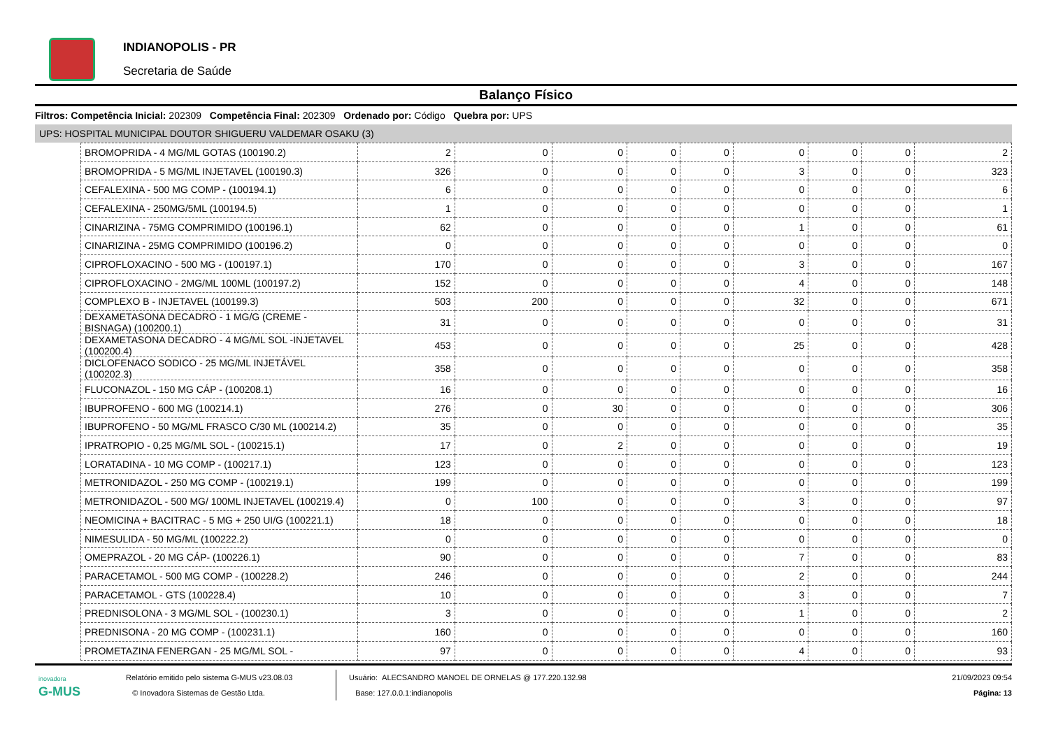INDIANOPOLIS - PR
Secretaria de Saúde
Balanço Físico
Filtros: Competência Inicial: 202309 Competência Final: 202309 Ordenado por: Código Quebra por: UPS
UPS: HOSPITAL MUNICIPAL DOUTOR SHIGUERU VALDEMAR OSAKU (3)
| BROMOPRIDA - 4 MG/ML GOTAS (100190.2) | 2 | 0 | 0 | 0 | 0 | 0 | 0 | 0 | 2 |
| BROMOPRIDA - 5 MG/ML INJETAVEL (100190.3) | 326 | 0 | 0 | 0 | 0 | 3 | 0 | 0 | 323 |
| CEFALEXINA - 500 MG COMP - (100194.1) | 6 | 0 | 0 | 0 | 0 | 0 | 0 | 0 | 6 |
| CEFALEXINA - 250MG/5ML (100194.5) | 1 | 0 | 0 | 0 | 0 | 0 | 0 | 0 | 1 |
| CINARIZINA - 75MG COMPRIMIDO (100196.1) | 62 | 0 | 0 | 0 | 0 | 1 | 0 | 0 | 61 |
| CINARIZINA - 25MG COMPRIMIDO (100196.2) | 0 | 0 | 0 | 0 | 0 | 0 | 0 | 0 | 0 |
| CIPROFLOXACINO - 500 MG - (100197.1) | 170 | 0 | 0 | 0 | 0 | 3 | 0 | 0 | 167 |
| CIPROFLOXACINO - 2MG/ML 100ML (100197.2) | 152 | 0 | 0 | 0 | 0 | 4 | 0 | 0 | 148 |
| COMPLEXO B - INJETAVEL (100199.3) | 503 | 200 | 0 | 0 | 0 | 32 | 0 | 0 | 671 |
| DEXAMETASONA DECADRO - 1 MG/G (CREME - BISNAGA) (100200.1) | 31 | 0 | 0 | 0 | 0 | 0 | 0 | 0 | 31 |
| DEXAMETASONA DECADRO - 4 MG/ML SOL -INJETAVEL (100200.4) | 453 | 0 | 0 | 0 | 0 | 25 | 0 | 0 | 428 |
| DICLOFENACO SODICO - 25 MG/ML INJETÁVEL (100202.3) | 358 | 0 | 0 | 0 | 0 | 0 | 0 | 0 | 358 |
| FLUCONAZOL - 150 MG CÁP - (100208.1) | 16 | 0 | 0 | 0 | 0 | 0 | 0 | 0 | 16 |
| IBUPROFENO - 600 MG (100214.1) | 276 | 0 | 30 | 0 | 0 | 0 | 0 | 0 | 306 |
| IBUPROFENO - 50 MG/ML FRASCO C/30 ML (100214.2) | 35 | 0 | 0 | 0 | 0 | 0 | 0 | 0 | 35 |
| IPRATROPIO - 0,25 MG/ML SOL - (100215.1) | 17 | 0 | 2 | 0 | 0 | 0 | 0 | 0 | 19 |
| LORATADINA - 10 MG COMP - (100217.1) | 123 | 0 | 0 | 0 | 0 | 0 | 0 | 0 | 123 |
| METRONIDAZOL - 250 MG COMP - (100219.1) | 199 | 0 | 0 | 0 | 0 | 0 | 0 | 0 | 199 |
| METRONIDAZOL - 500 MG/ 100ML INJETAVEL (100219.4) | 0 | 100 | 0 | 0 | 0 | 3 | 0 | 0 | 97 |
| NEOMICINA + BACITRAC - 5 MG + 250 UI/G (100221.1) | 18 | 0 | 0 | 0 | 0 | 0 | 0 | 0 | 18 |
| NIMESULIDA - 50 MG/ML (100222.2) | 0 | 0 | 0 | 0 | 0 | 0 | 0 | 0 | 0 |
| OMEPRAZOL - 20 MG CÁP- (100226.1) | 90 | 0 | 0 | 0 | 0 | 7 | 0 | 0 | 83 |
| PARACETAMOL - 500 MG COMP - (100228.2) | 246 | 0 | 0 | 0 | 0 | 2 | 0 | 0 | 244 |
| PARACETAMOL - GTS (100228.4) | 10 | 0 | 0 | 0 | 0 | 3 | 0 | 0 | 7 |
| PREDNISOLONA - 3 MG/ML SOL - (100230.1) | 3 | 0 | 0 | 0 | 0 | 1 | 0 | 0 | 2 |
| PREDNISONA - 20 MG COMP - (100231.1) | 160 | 0 | 0 | 0 | 0 | 0 | 0 | 0 | 160 |
| PROMETAZINA FENERGAN - 25 MG/ML SOL - | 97 | 0 | 0 | 0 | 0 | 4 | 0 | 0 | 93 |
inovadora
G-MUS
Relatório emitido pelo sistema G-MUS v23.08.03
© Inovadora Sistemas de Gestão Ltda.
Usuário: ALECSANDRO MANOEL DE ORNELAS @ 177.220.132.98
Base: 127.0.0.1:indianopolis
21/09/2023 09:54
Página: 13